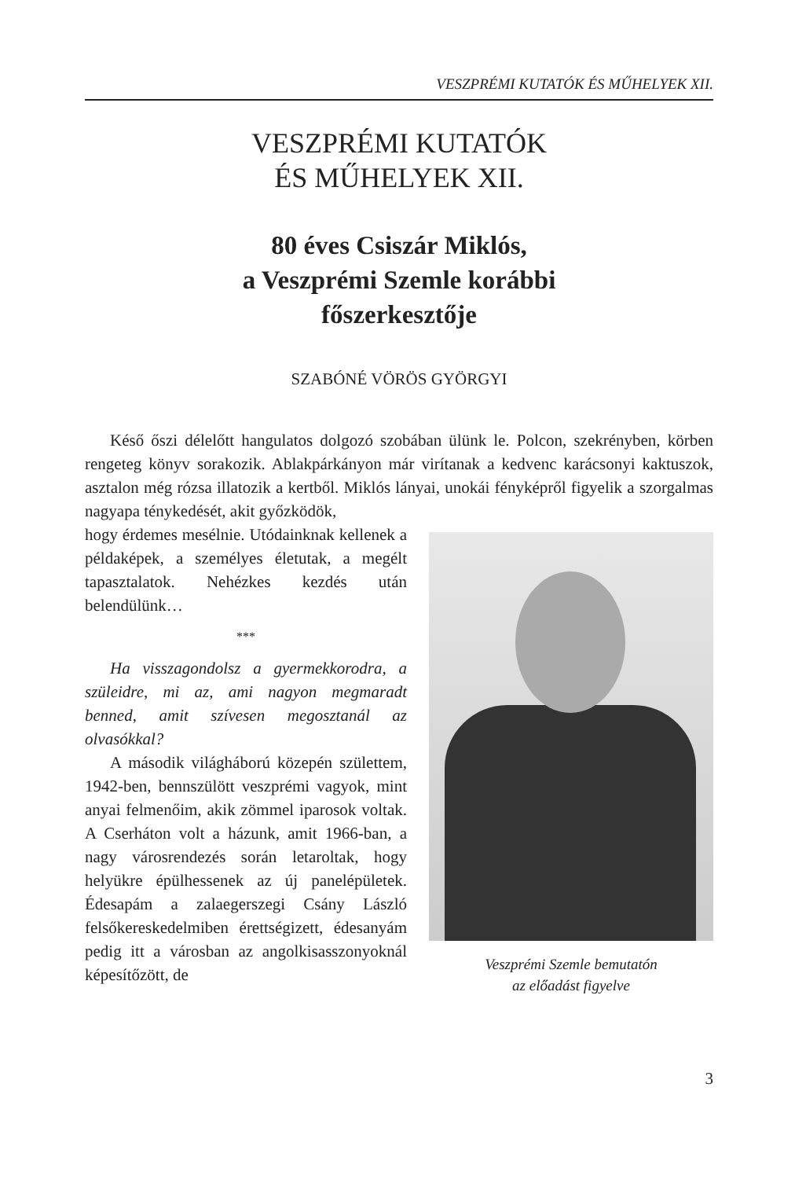VESZPRÉMI KUTATÓK ÉS MŰHELYEK XII.
VESZPRÉMI KUTATÓK
ÉS MŰHELYEK XII.
80 éves Csiszár Miklós,
a Veszprémi Szemle korábbi
főszerkesztője
SZABÓNÉ VÖRÖS GYÖRGYI
Késő őszi délelőtt hangulatos dolgozó szobában ülünk le. Polcon, szekrényben, körben rengeteg könyv sorakozik. Ablakpárkányon már virítanak a kedvenc karácsonyi kaktuszok, asztalon még rózsa illatozik a kertből. Miklós lányai, unokái fényképről figyelik a szorgalmas nagyapa ténykedését, akit győzködök,
hogy érdemes mesélnie. Utódainknak kellenek a példaképek, a személyes életutak, a megélt tapasztalatok. Nehézkes kezdés után belendülünk…
***
Ha visszagondolsz a gyermekkorodra, a szüleidre, mi az, ami nagyon megmaradt benned, amit szívesen megosztanál az olvasókkal?
A második világháború közepén születtem, 1942-ben, bennszülött veszprémi vagyok, mint anyai felmenőim, akik zömmel iparosok voltak. A Cserhá­ton volt a házunk, amit 1966-ban, a nagy városrendezés során letaroltak, hogy helyükre épülhessenek az új panelépületek. Édesapám a zalaegerszegi Csány László felsőkereskedelmiben érettségizett, édesanyám pedig itt a városban az angolkisasszonyoknál képesítőzött, de
Veszprémi Szemle bemutatón
az előadást figyelve
3